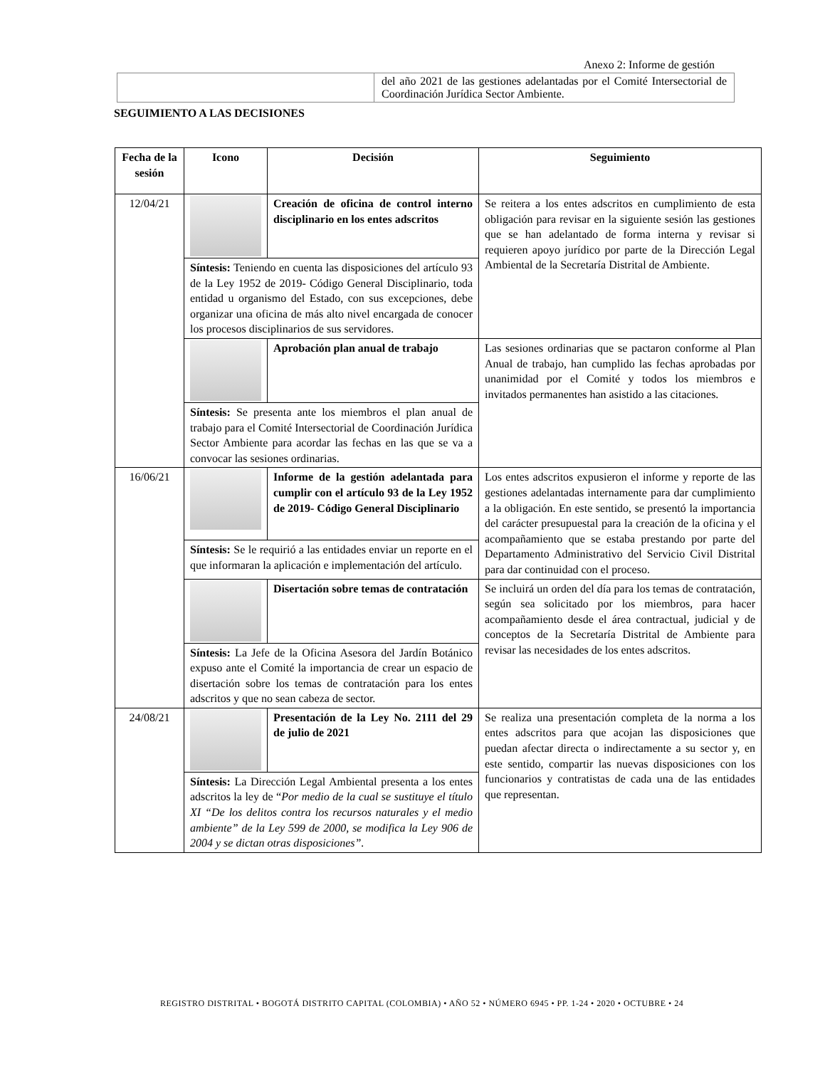Anexo 2: Informe de gestión
| | del año 2021 de las gestiones adelantadas por el Comité Intersectorial de Coordinación Jurídica Sector Ambiente. |
SEGUIMIENTO A LAS DECISIONES
| Fecha de la sesión | Icono | Decisión | Seguimiento |
| --- | --- | --- | --- |
| 12/04/21 | | Creación de oficina de control interno disciplinario en los entes adscritos | Se reitera a los entes adscritos en cumplimiento de esta obligación para revisar en la siguiente sesión las gestiones que se han adelantado de forma interna y revisar si requieren apoyo jurídico por parte de la Dirección Legal Ambiental de la Secretaría Distrital de Ambiente. |
| | Síntesis: Teniendo en cuenta las disposiciones del artículo 93 de la Ley 1952 de 2019- Código General Disciplinario, toda entidad u organismo del Estado, con sus excepciones, debe organizar una oficina de más alto nivel encargada de conocer los procesos disciplinarios de sus servidores. | | |
| | | Aprobación plan anual de trabajo | Las sesiones ordinarias que se pactaron conforme al Plan Anual de trabajo, han cumplido las fechas aprobadas por unanimidad por el Comité y todos los miembros e invitados permanentes han asistido a las citaciones. |
| | Síntesis: Se presenta ante los miembros el plan anual de trabajo para el Comité Intersectorial de Coordinación Jurídica Sector Ambiente para acordar las fechas en las que se va a convocar las sesiones ordinarias. | | |
| 16/06/21 | | Informe de la gestión adelantada para cumplir con el artículo 93 de la Ley 1952 de 2019- Código General Disciplinario | Los entes adscritos expusieron el informe y reporte de las gestiones adelantadas internamente para dar cumplimiento a la obligación. En este sentido, se presentó la importancia del carácter presupuestal para la creación de la oficina y el acompañamiento que se estaba prestando por parte del Departamento Administrativo del Servicio Civil Distrital para dar continuidad con el proceso. |
| | Síntesis: Se le requirió a las entidades enviar un reporte en el que informaran la aplicación e implementación del artículo. | | |
| | | Disertación sobre temas de contratación | Se incluirá un orden del día para los temas de contratación, según sea solicitado por los miembros, para hacer acompañamiento desde el área contractual, judicial y de conceptos de la Secretaría Distrital de Ambiente para revisar las necesidades de los entes adscritos. |
| | Síntesis: La Jefe de la Oficina Asesora del Jardín Botánico expuso ante el Comité la importancia de crear un espacio de disertación sobre los temas de contratación para los entes adscritos y que no sean cabeza de sector. | | |
| 24/08/21 | | Presentación de la Ley No. 2111 del 29 de julio de 2021 | Se realiza una presentación completa de la norma a los entes adscritos para que acojan las disposiciones que puedan afectar directa o indirectamente a su sector y, en este sentido, compartir las nuevas disposiciones con los funcionarios y contratistas de cada una de las entidades que representan. |
| | Síntesis: La Dirección Legal Ambiental presenta a los entes adscritos la ley de “ Por medio de la cual se sustituye el título XI “De los delitos contra los recursos naturales y el medio ambiente” de la Ley 599 de 2000, se modifica la Ley 906 de 2004 y se dictan otras disposiciones”. | | |
REGISTRO DISTRITAL • BOGOTÁ DISTRITO CAPITAL (COLOMBIA) • AÑO 52 • NÚMERO 6945 • PP. 1-24 • 2020 • OCTUBRE • 24